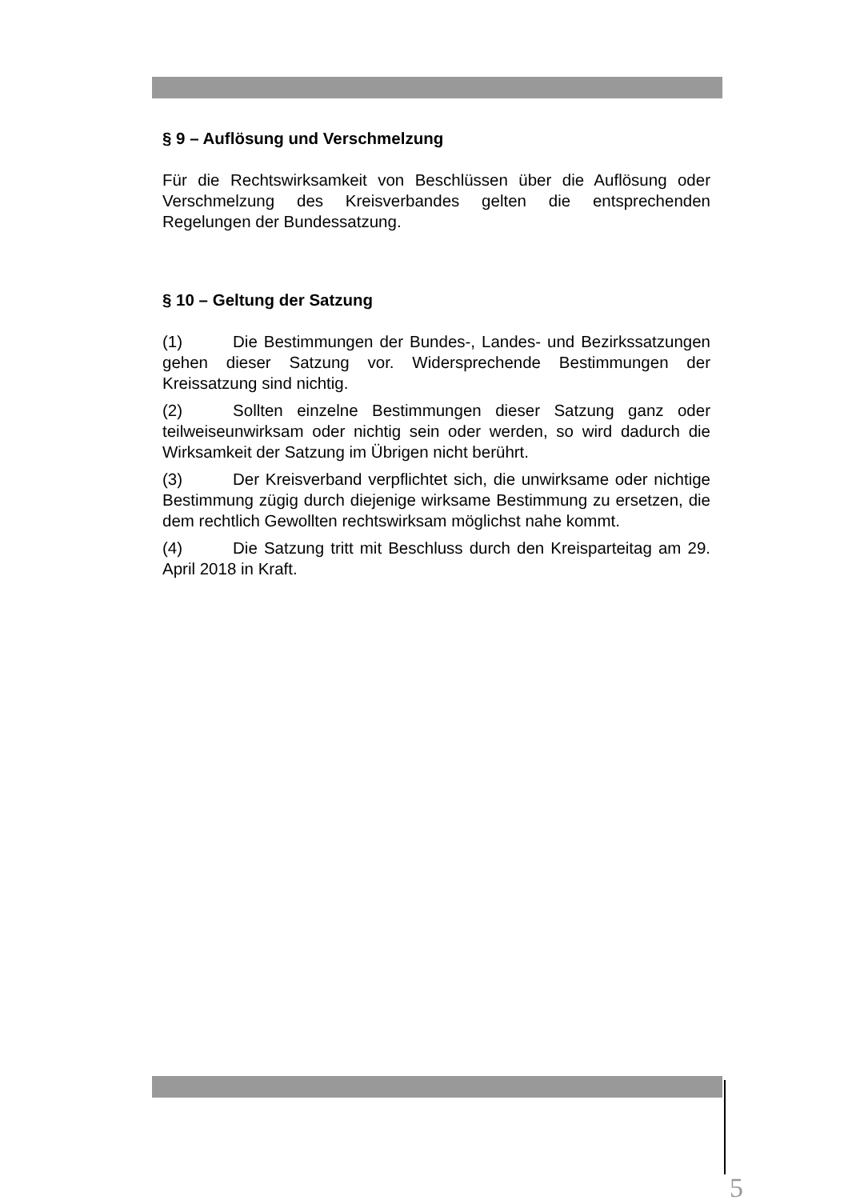§ 9 – Auflösung und Verschmelzung
Für die Rechtswirksamkeit von Beschlüssen über die Auflösung oder Verschmelzung des Kreisverbandes gelten die entsprechenden Regelungen der Bundessatzung.
§ 10 – Geltung der Satzung
(1) Die Bestimmungen der Bundes-, Landes- und Bezirkssatzungen gehen dieser Satzung vor. Widersprechende Bestimmungen der Kreissatzung sind nichtig.
(2) Sollten einzelne Bestimmungen dieser Satzung ganz oder teilweiseunwirksam oder nichtig sein oder werden, so wird dadurch die Wirksamkeit der Satzung im Übrigen nicht berührt.
(3) Der Kreisverband verpflichtet sich, die unwirksame oder nichtige Bestimmung zügig durch diejenige wirksame Bestimmung zu ersetzen, die dem rechtlich Gewollten rechtswirksam möglichst nahe kommt.
(4) Die Satzung tritt mit Beschluss durch den Kreisparteitag am 29. April 2018 in Kraft.
5